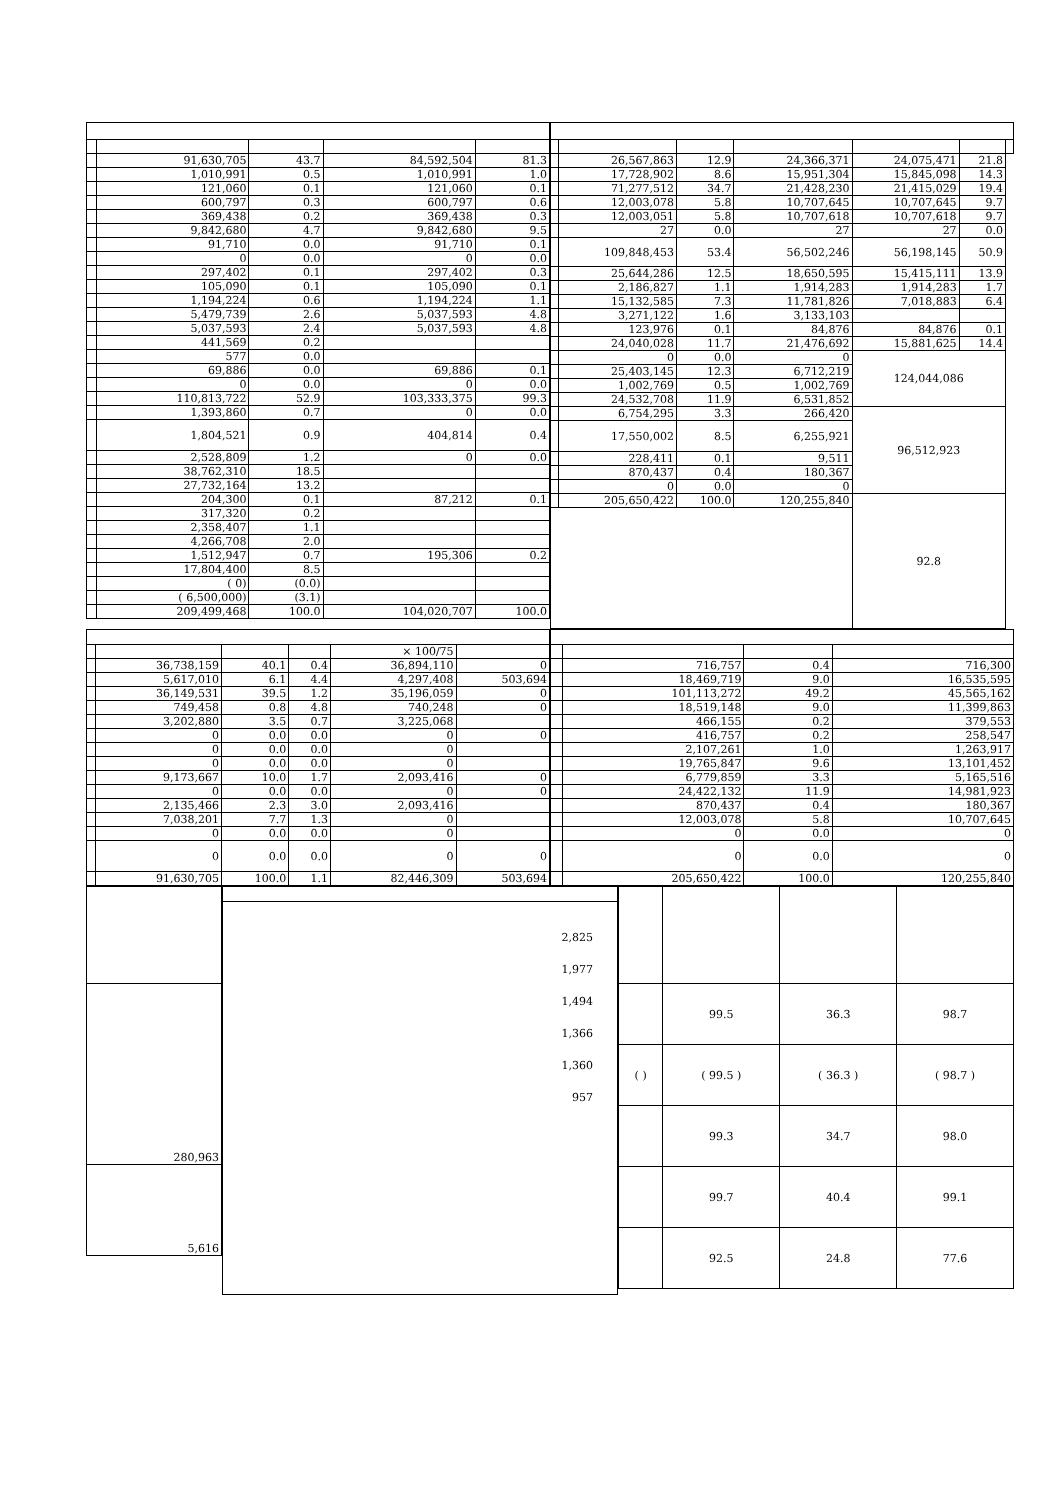| | 91,630,705 | 43.7 | 84,592,504 | 81.3 |
| | 1,010,991 | 0.5 | 1,010,991 | 1.0 |
| | 121,060 | 0.1 | 121,060 | 0.1 |
| | 600,797 | 0.3 | 600,797 | 0.6 |
| | 369,438 | 0.2 | 369,438 | 0.3 |
| | 9,842,680 | 4.7 | 9,842,680 | 9.5 |
| | 91,710 | 0.0 | 91,710 | 0.1 |
| | 0 | 0.0 | 0 | 0.0 |
| | 297,402 | 0.1 | 297,402 | 0.3 |
| | 105,090 | 0.1 | 105,090 | 0.1 |
| | 1,194,224 | 0.6 | 1,194,224 | 1.1 |
| | 5,479,739 | 2.6 | 5,037,593 | 4.8 |
| | 5,037,593 | 2.4 | 5,037,593 | 4.8 |
| | 441,569 | 0.2 | | |
| | 577 | 0.0 | | |
| | 69,886 | 0.0 | 69,886 | 0.1 |
| | 0 | 0.0 | 0 | 0.0 |
| | 110,813,722 | 52.9 | 103,333,375 | 99.3 |
| | 1,393,860 | 0.7 | 0 | 0.0 |
| | 1,804,521 | 0.9 | 404,814 | 0.4 |
| | 2,528,809 | 1.2 | 0 | 0.0 |
| | 38,762,310 | 18.5 | | |
| | 27,732,164 | 13.2 | | |
| | 204,300 | 0.1 | 87,212 | 0.1 |
| | 317,320 | 0.2 | | |
| | 2,358,407 | 1.1 | | |
| | 4,266,708 | 2.0 | | |
| | 1,512,947 | 0.7 | 195,306 | 0.2 |
| | 17,804,400 | 8.5 | | |
| | ( 0) | (0.0) | | |
| | ( 6,500,000) | (3.1) | | |
| | 209,499,468 | 100.0 | 104,020,707 | 100.0 |
| | 26,567,863 | 12.9 | 24,366,371 | 24,075,471 | 21.8 | |
| | 17,728,902 | 8.6 | 15,951,304 | 15,845,098 | 14.3 | |
| | 71,277,512 | 34.7 | 21,428,230 | 21,415,029 | 19.4 | |
| | 12,003,078 | 5.8 | 10,707,645 | 10,707,645 | 9.7 | |
| | 12,003,051 | 5.8 | 10,707,618 | 10,707,618 | 9.7 | |
| | 27 | 0.0 | 27 | 27 | 0.0 | |
| | 109,848,453 | 53.4 | 56,502,246 | 56,198,145 | 50.9 | |
| | 25,644,286 | 12.5 | 18,650,595 | 15,415,111 | 13.9 | |
| | 2,186,827 | 1.1 | 1,914,283 | 1,914,283 | 1.7 | |
| | 15,132,585 | 7.3 | 11,781,826 | 7,018,883 | 6.4 | |
| | 3,271,122 | 1.6 | 3,133,103 | | | |
| | 123,976 | 0.1 | 84,876 | 84,876 | 0.1 | |
| | 24,040,028 | 11.7 | 21,476,692 | 15,881,625 | 14.4 | |
| | 0 | 0.0 | 0 | 124,044,086 | | |
| | 25,403,145 | 12.3 | 6,712,219 | | | |
| | 1,002,769 | 0.5 | 1,002,769 | | | |
| | 24,532,708 | 11.9 | 6,531,852 | | | |
| | 6,754,295 | 3.3 | 266,420 | 96,512,923 | | |
| | 17,550,002 | 8.5 | 6,255,921 | | | |
| | 228,411 | 0.1 | 9,511 | | | |
| | 870,437 | 0.4 | 180,367 | | | |
| | 0 | 0.0 | 0 | | | |
| | 205,650,422 | 100.0 | 120,255,840 | 92.8 | | |
| | | | | × 100/75 | |
| --- | --- | --- | --- | --- | --- |
| | 36,738,159 | 40.1 | 0.4 | 36,894,110 | 0 |
| | 5,617,010 | 6.1 | 4.4 | 4,297,408 | 503,694 |
| | 36,149,531 | 39.5 | 1.2 | 35,196,059 | 0 |
| | 749,458 | 0.8 | 4.8 | 740,248 | 0 |
| | 3,202,880 | 3.5 | 0.7 | 3,225,068 | |
| | 0 | 0.0 | 0.0 | 0 | 0 |
| | 0 | 0.0 | 0.0 | 0 | |
| | 0 | 0.0 | 0.0 | 0 | |
| | 9,173,667 | 10.0 | 1.7 | 2,093,416 | 0 |
| | 0 | 0.0 | 0.0 | 0 | 0 |
| | 2,135,466 | 2.3 | 3.0 | 2,093,416 | |
| | 7,038,201 | 7.7 | 1.3 | 0 | |
| | 0 | 0.0 | 0.0 | 0 | |
| | 0 | 0.0 | 0.0 | 0 | 0 |
| | 91,630,705 | 100.0 | 1.1 | 82,446,309 | 503,694 |
| | 716,757 | 0.4 | 716,300 |
| | 18,469,719 | 9.0 | 16,535,595 |
| | 101,113,272 | 49.2 | 45,565,162 |
| | 18,519,148 | 9.0 | 11,399,863 |
| | 466,155 | 0.2 | 379,553 |
| | 416,757 | 0.2 | 258,547 |
| | 2,107,261 | 1.0 | 1,263,917 |
| | 19,765,847 | 9.6 | 13,101,452 |
| | 6,779,859 | 3.3 | 5,165,516 |
| | 24,422,132 | 11.9 | 14,981,923 |
| | 870,437 | 0.4 | 180,367 |
| | 12,003,078 | 5.8 | 10,707,645 |
| | 0 | 0.0 | 0 |
| | 0 | 0.0 | 0 |
| | 205,650,422 | 100.0 | 120,255,840 |
| 280,963 |
| 5,616 |
| 2,825 1,977 1,494 1,366 1,360 957 |
| | 99.5 | 36.3 | 98.7 |
| ( ) | ( 99.5 ) | ( 36.3 ) | ( 98.7 ) |
| | 99.3 | 34.7 | 98.0 |
| | 99.7 | 40.4 | 99.1 |
| | 92.5 | 24.8 | 77.6 |